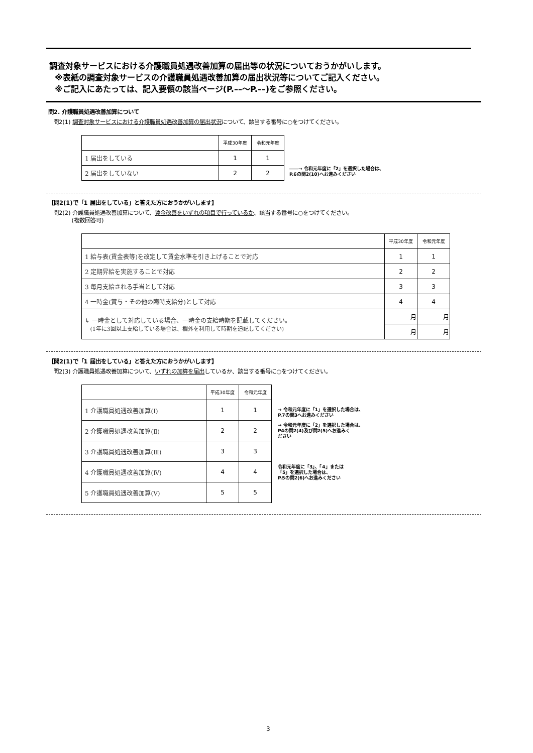調査対象サービスにおける介護職員処遇改善加算の届出等の状況についておうかがいします。
※表紙の調査対象サービスの介護職員処遇改善加算の届出状況等についてご記入ください。
※ご記入にあたっては、記入要領の該当ページ(P.––～P.––)をご参照ください。
問2. 介護職員処遇改善加算について
問2(1) 調査対象サービスにおける介護職員処遇改善加算の届出状況について、該当する番号に○をつけてください。
| | 平成30年度 | 令和元年度 |
| 1 届出をしている | 1 | 1 |
| 2 届出をしていない | 2 | 2 |
――→ 令和元年度に「2」を選択した場合は、
P.6の問2(10)へお進みください
【問2(1)で「1 届出をしている」と答えた方におうかがいします】
問2(2) 介護職員処遇改善加算について、賃金改善をいずれの項目で行っているか、該当する番号に○をつけてください。
(複数回答可)
| | 平成30年度 | 令和元年度 |
| 1 給与表(賃金表等)を改定して賃金水準を引き上げることで対応 | 1 | 1 |
| 2 定期昇給を実施することで対応 | 2 | 2 |
| 3 毎月支給される手当として対応 | 3 | 3 |
| 4 一時金(賞与・その他の臨時支給分)として対応 | 4 | 4 |
| ↳ 一時金として対応している場合、一時金の支給時期を記載してください。 (1年に3回以上支給している場合は、欄外を利用して時期を追記してください) | 月 | 月 |
| | 月 | 月 |
【問2(1)で「1 届出をしている」と答えた方におうかがいします】
問2(3) 介護職員処遇改善加算について、いずれの加算を届出しているか、該当する番号に○をつけてください。
| | 平成30年度 | 令和元年度 |
| 1 介護職員処遇改善加算(Ⅰ) | 1 | 1 |
| 2 介護職員処遇改善加算(Ⅱ) | 2 | 2 |
| 3 介護職員処遇改善加算(Ⅲ) | 3 | 3 |
| 4 介護職員処遇改善加算(Ⅳ) | 4 | 4 |
| 5 介護職員処遇改善加算(Ⅴ) | 5 | 5 |
→ 令和元年度に「1」を選択した場合は、
P.7の問3へお進みください
→ 令和元年度に「2」を選択した場合は、
P4の問2(4)及び問2(5)へお進みく
ださい
令和元年度に「3」、「4」または
「5」を選択した場合は、
P.5の問2(6)へお進みください
3